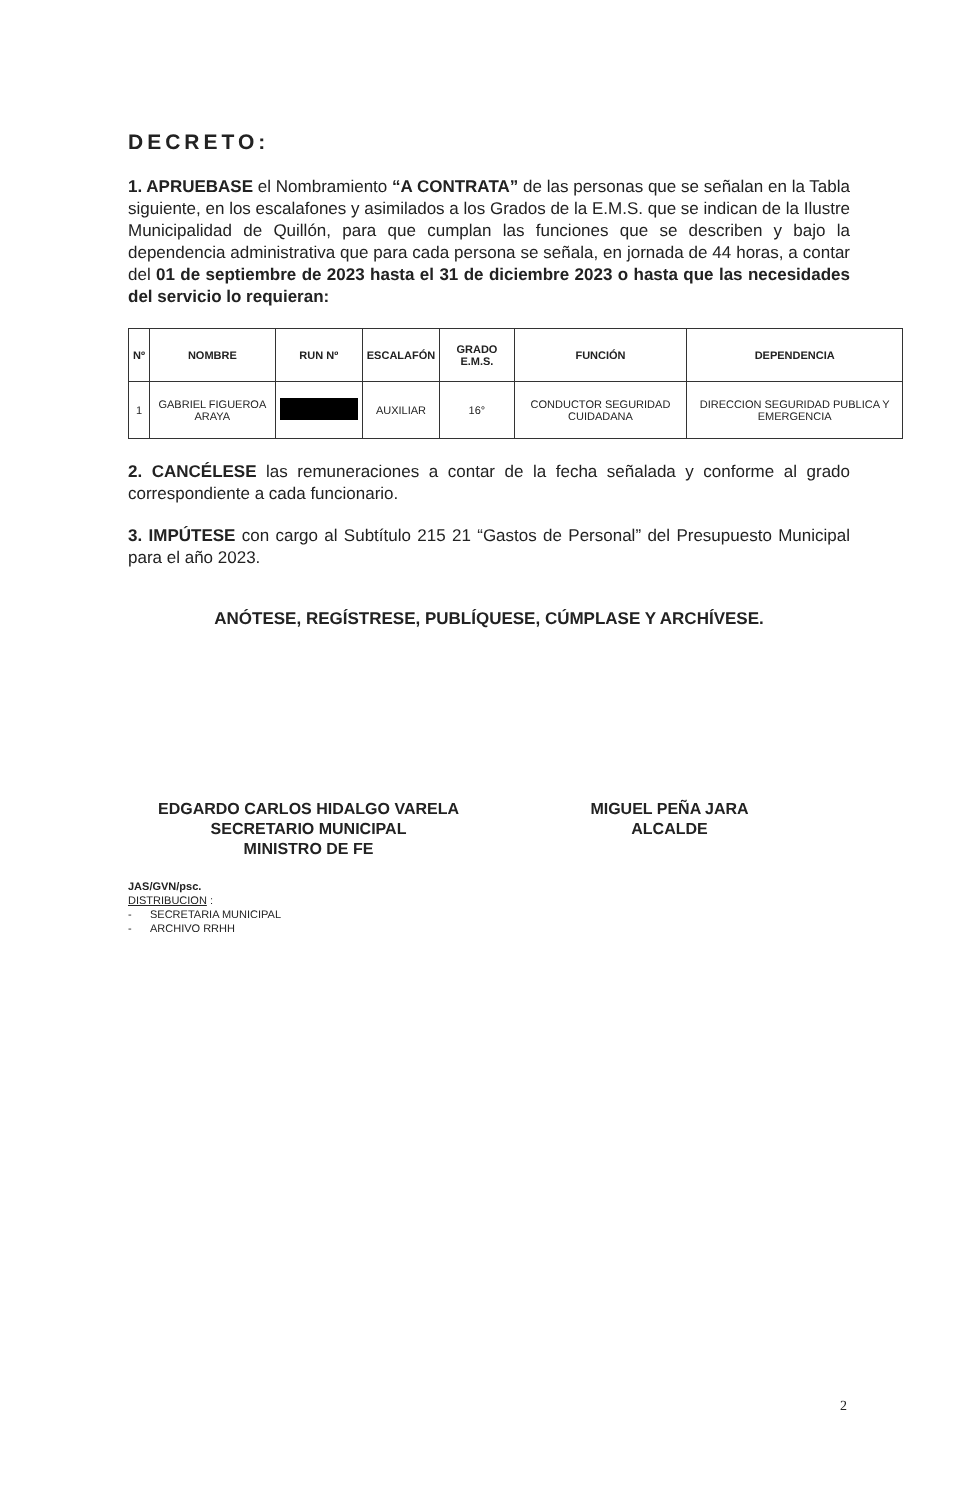DECRETO:
1. APRUEBASE el Nombramiento “A CONTRATA” de las personas que se señalan en la Tabla siguiente, en los escalafones y asimilados a los Grados de la E.M.S. que se indican de la Ilustre Municipalidad de Quillón, para que cumplan las funciones que se describen y bajo la dependencia administrativa que para cada persona se señala, en jornada de 44 horas, a contar del 01 de septiembre de 2023 hasta el 31 de diciembre 2023 o hasta que las necesidades del servicio lo requieran:
| Nº | NOMBRE | RUN Nº | ESCALAFÓN | GRADO E.M.S. | FUNCIÓN | DEPENDENCIA |
| --- | --- | --- | --- | --- | --- | --- |
| 1 | GABRIEL FIGUEROA ARAYA | | AUXILIAR | 16° | CONDUCTOR SEGURIDAD CUIDADANA | DIRECCION SEGURIDAD PUBLICA Y EMERGENCIA |
2. CANCÉLESE las remuneraciones a contar de la fecha señalada y conforme al grado correspondiente a cada funcionario.
3. IMPÚTESE con cargo al Subtítulo 215 21 “Gastos de Personal” del Presupuesto Municipal para el año 2023.
ANÓTESE, REGÍSTRESE, PUBLÍQUESE, CÚMPLASE Y ARCHÍVESE.
EDGARDO CARLOS HIDALGO VARELA
SECRETARIO MUNICIPAL
MINISTRO DE FE
MIGUEL PEÑA JARA
ALCALDE
JAS/GVN/psc.
DISTRIBUCION :
- SECRETARIA MUNICIPAL
- ARCHIVO RRHH
2